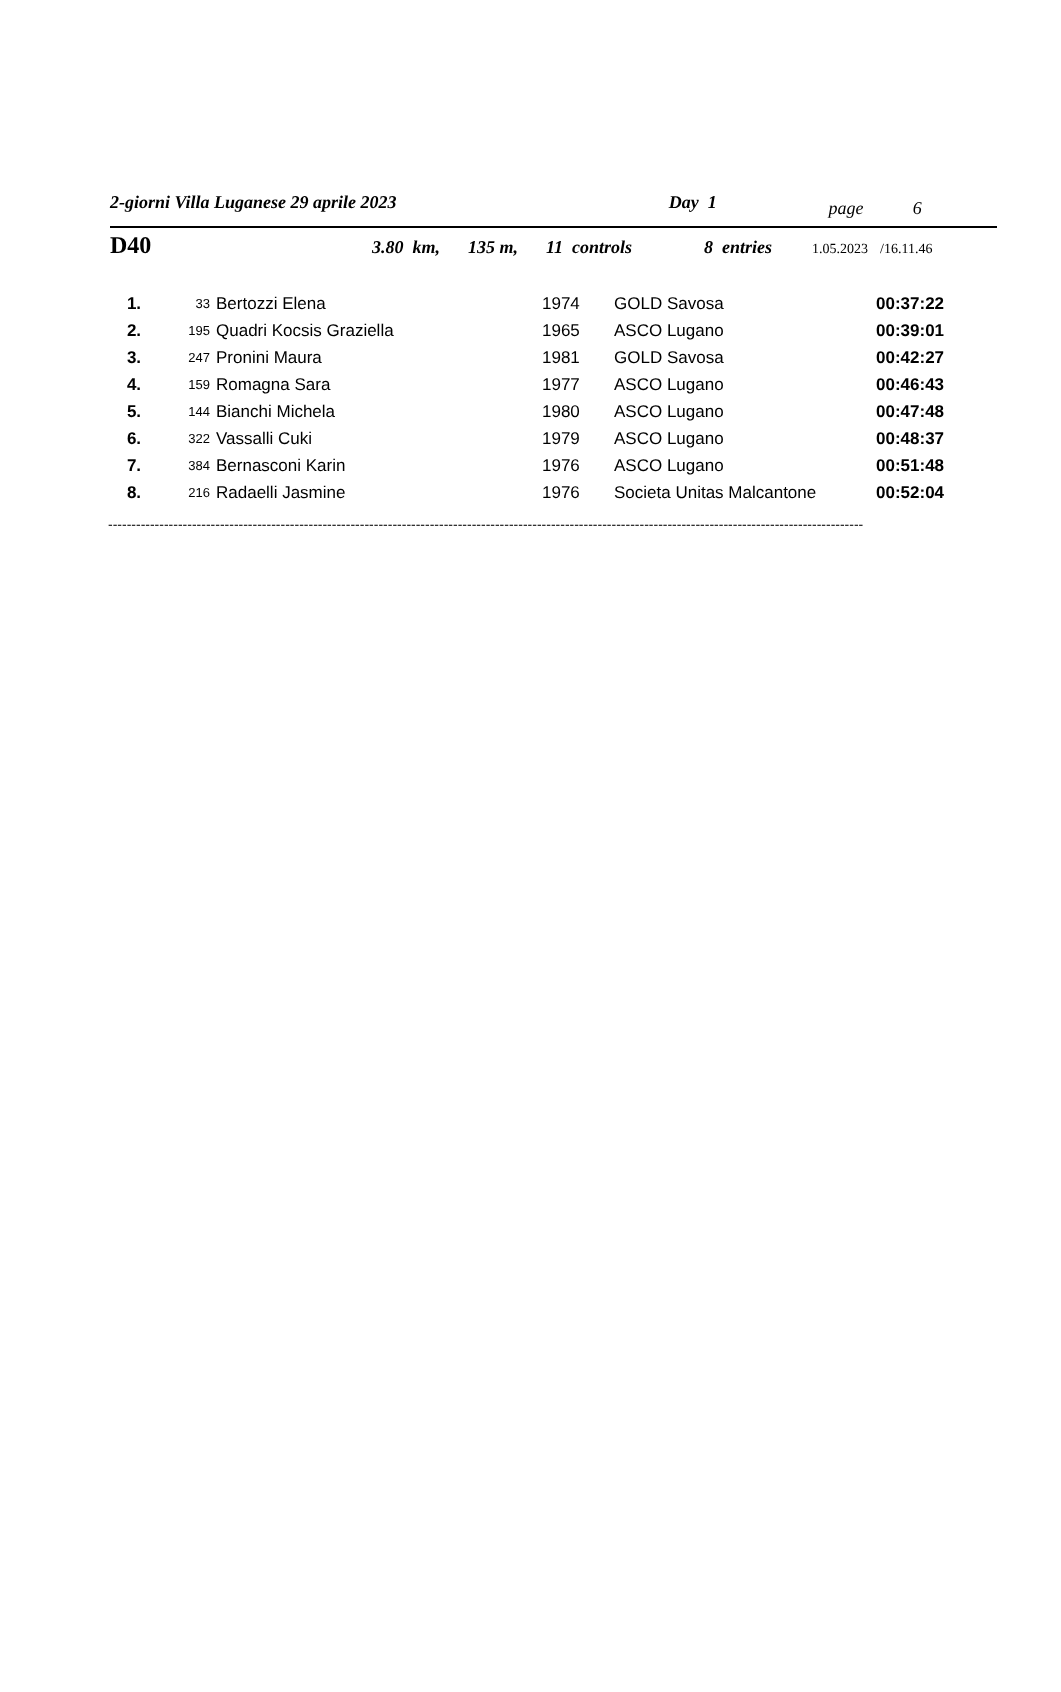2-giorni Villa Luganese 29 aprile 2023 Day 1 page 6
D40 3.80 km, 135 m, 11 controls 8 entries 1.05.2023 /16.11.46
| 1. | 33 | Bertozzi Elena | 1974 | GOLD Savosa | 00:37:22 |
| 2. | 195 | Quadri Kocsis Graziella | 1965 | ASCO Lugano | 00:39:01 |
| 3. | 247 | Pronini Maura | 1981 | GOLD Savosa | 00:42:27 |
| 4. | 159 | Romagna Sara | 1977 | ASCO Lugano | 00:46:43 |
| 5. | 144 | Bianchi Michela | 1980 | ASCO Lugano | 00:47:48 |
| 6. | 322 | Vassalli Cuki | 1979 | ASCO Lugano | 00:48:37 |
| 7. | 384 | Bernasconi Karin | 1976 | ASCO Lugano | 00:51:48 |
| 8. | 216 | Radaelli Jasmine | 1976 | Societa Unitas Malcantone | 00:52:04 |
------------------------------------------------------------------------------------------------------------------------------------------------------------------